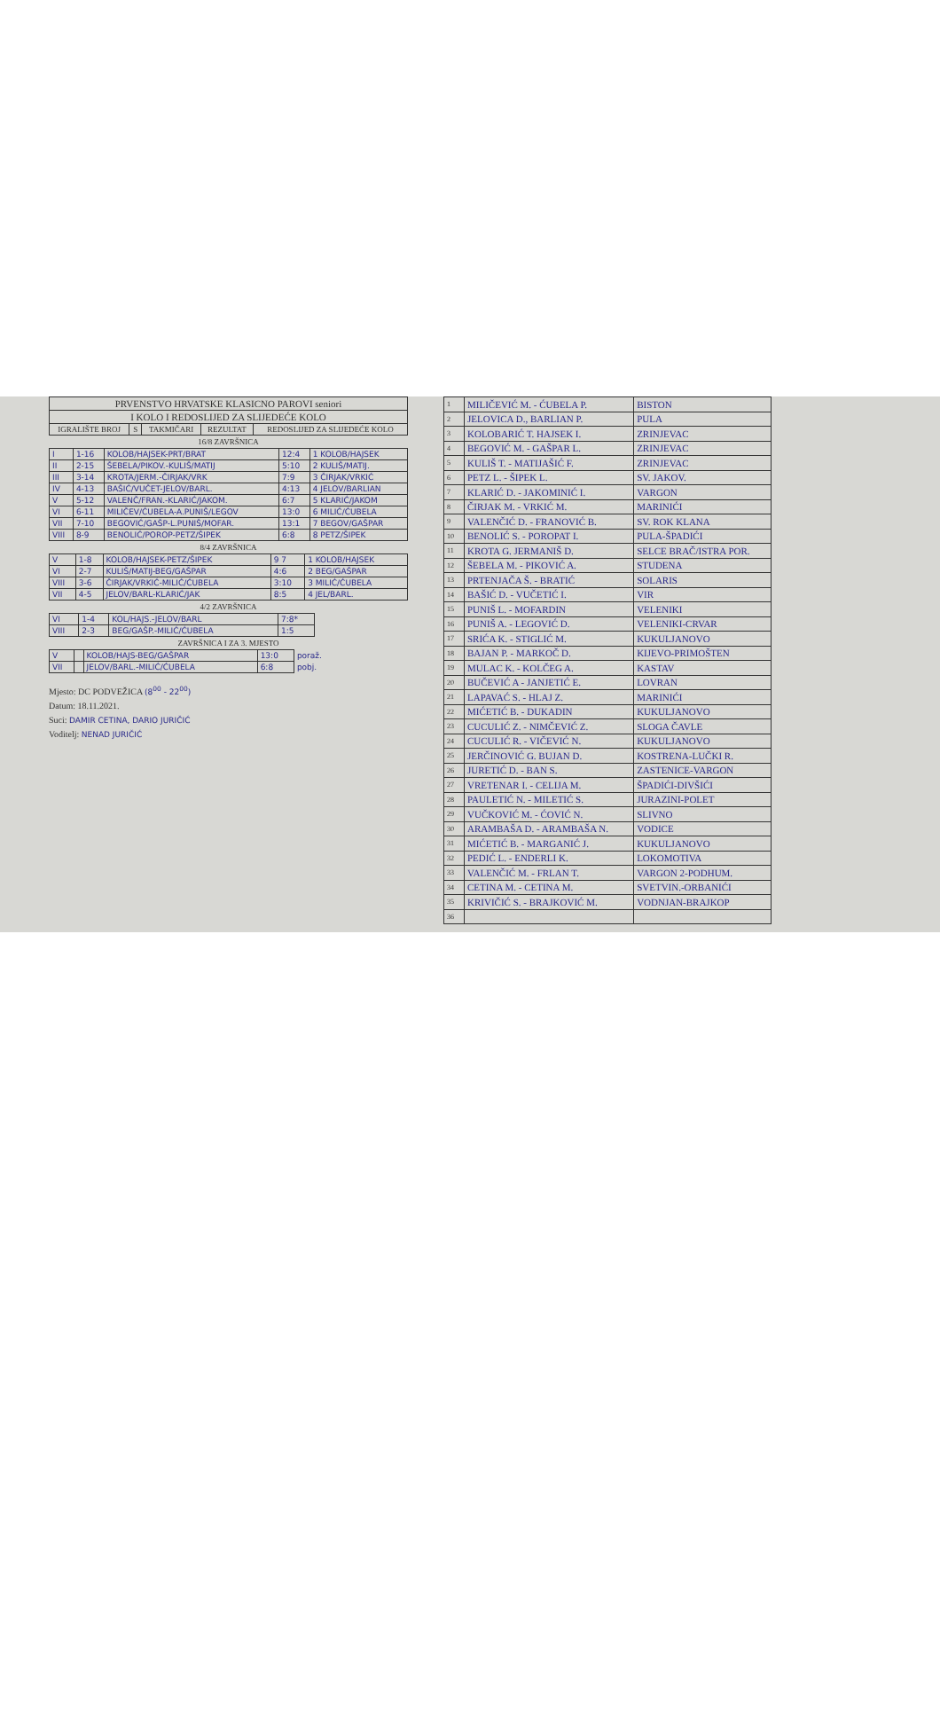| PRVENSTVO HRVATSKE KLASICNO PAROVI seniori | | | | |
| I KOLO I REDOSLIJED ZA SLIJEDEĆE KOLO | | | | |
| IGRALIŠTE BROJ | S | TAKMIČARI | REZULTAT | REDOSLIJED ZA SLIJEDEĆE KOLO |
16/8 ZAVRŠNICA
| I | 1-16 | KOLOB/HAJSEK-PRT/BRAT | 12:4 | 1 KOLOB/HAJSEK |
| II | 2-15 | ŠEBELA/PIKOV.-KULIŠ/MATIJ | 5:10 | 2 KULIŠ/MATIJ. |
| III | 3-14 | KROTA/JERM.-ČIRJAK/VRK | 7:9 | 3 ČIRJAK/VRKIĆ |
| IV | 4-13 | BAŠIĆ/VUČET-JELOV/BARL. | 4:13 | 4 JELOV/BARLIAN |
| V | 5-12 | VALENČ/FRAN.-KLARIĆ/JAKOM. | 6:7 | 5 KLARIĆ/JAKOM |
| VI | 6-11 | MILIČEV/ĆUBELA-A.PUNIŠ/LEGOV | 13:0 | 6 MILIĆ/ĆUBELA |
| VII | 7-10 | BEGOVIĆ/GAŠP-L.PUNIŠ/MOFAR. | 13:1 | 7 BEGOV/GAŠPAR |
| VIII | 8-9 | BENOLIĆ/POROP-PETZ/ŠIPEK | 6:8 | 8 PETZ/ŠIPEK |
8/4 ZAVRŠNICA
| V | 1-8 | KOLOB/HAJSEK-PETZ/ŠIPEK | 9 7 | 1 KOLOB/HAJSEK |
| VI | 2-7 | KULIŠ/MATIJ-BEG/GAŠPAR | 4:6 | 2 BEG/GAŠPAR |
| VIII | 3-6 | ČIRJAK/VRKIĆ-MILIĆ/ĆUBELA | 3:10 | 3 MILIĆ/ĆUBELA |
| VII | 4-5 | JELOV/BARL-KLARIĆ/JAK | 8:5 | 4 JEL/BARL. |
4/2 ZAVRŠNICA
| VI | 1-4 | KOL/HAJS.-JELOV/BARL | 7:8* |
| VIII | 2-3 | BEG/GAŠP.-MILIĆ/ĆUBELA | 1:5 |
ZAVRŠNICA I ZA 3. MJESTO
| V | | KOLOB/HAJS-BEG/GAŠPAR | 13:0 | poraž. |
| VII | | JELOV/BARL.-MILIĆ/ĆUBELA | 6:8 | pobj. |
Mjesto: DC PODVEŽICA (8<sup>00</sup> - 22<sup>00</sup>)
Datum: 18.11.2021.
Suci: DAMIR CETINA, DARIO JURIČIĆ
Voditelj: NENAD JURIČIĆ
| 1 | MILIČEVIĆ M. - ĆUBELA P. | BISTON |
| 2 | JELOVICA D., BARLIAN P. | PULA |
| 3 | KOLOBARIĆ T. HAJSEK I. | ZRINJEVAC |
| 4 | BEGOVIĆ M. - GAŠPAR L. | ZRINJEVAC |
| 5 | KULIŠ T. - MATIJAŠIĆ F. | ZRINJEVAC |
| 6 | PETZ L. - ŠIPEK L. | SV. JAKOV. |
| 7 | KLARIĆ D. - JAKOMINIĆ I. | VARGON |
| 8 | ČIRJAK M. - VRKIĆ M. | MARINIĆI |
| 9 | VALENČIĆ D. - FRANOVIĆ B. | SV. ROK KLANA |
| 10 | BENOLIĆ S. - POROPAT I. | PULA-ŠPADIĆI |
| 11 | KROTA G. JERMANIŠ D. | SELCE BRAČ/ISTRA POR. |
| 12 | ŠEBELA M. - PIKOVIĆ A. | STUDENA |
| 13 | PRTENJAČA Š. - BRATIĆ | SOLARIS |
| 14 | BAŠIĆ D. - VUČETIĆ I. | VIR |
| 15 | PUNIŠ L. - MOFARDIN | VELENIKI |
| 16 | PUNIŠ A. - LEGOVIĆ D. | VELENIKI-CRVAR |
| 17 | SRIĆA K. - STIGLIĆ M. | KUKULJANOVO |
| 18 | BAJAN P. - MARKOČ D. | KIJEVO-PRIMOŠTEN |
| 19 | MULAC K. - KOLČEG A. | KASTAV |
| 20 | BUČEVIĆ A - JANJETIĆ E. | LOVRAN |
| 21 | LAPAVAĆ S. - HLAJ Z. | MARINIĆI |
| 22 | MIĆETIĆ B. - DUKADIN | KUKULJANOVO |
| 23 | CUCULIĆ Z. - NIMČEVIĆ Z. | SLOGA ČAVLE |
| 24 | CUCULIĆ R. - VIČEVIĆ N. | KUKULJANOVO |
| 25 | JERČINOVIĆ G. BUJAN D. | KOSTRENA-LUČKI R. |
| 26 | JURETIĆ D. - BAN S. | ZASTENICE-VARGON |
| 27 | VRETENAR I. - CELIJA M. | ŠPADIĆI-DIVŠIĆI |
| 28 | PAULETIĆ N. - MILETIĆ S. | JURAZINI-POLET |
| 29 | VUČKOVIĆ M. - ĆOVIĆ N. | SLIVNO |
| 30 | ARAMBAŠA D. - ARAMBAŠA N. | VODICE |
| 31 | MIĆETIĆ B. - MARGANIĆ J. | KUKULJANOVO |
| 32 | PEDIĆ L. - ENDERLI K. | LOKOMOTIVA |
| 33 | VALENČIĆ M. - FRLAN T. | VARGON 2-PODHUM. |
| 34 | CETINA M. - CETINA M. | SVETVIN.-ORBANIĆI |
| 35 | KRIVIČIĆ S. - BRAJKOVIĆ M. | VODNJAN-BRAJKOP |
| 36 | | |